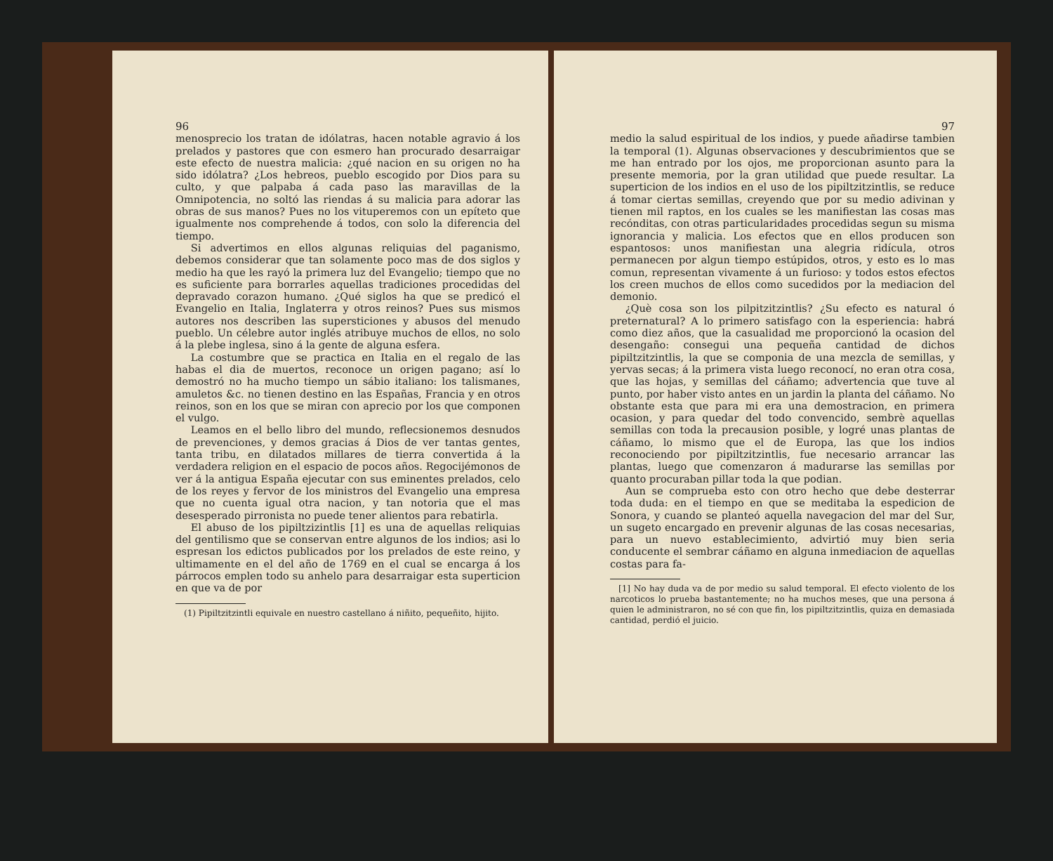96
menosprecio los tratan de idólatras, hacen notable agravio á los prelados y pastores que con esmero han procurado desarraigar este efecto de nuestra malicia: ¿qué nacion en su origen no ha sido idólatra? ¿Los hebreos, pueblo escogido por Dios para su culto, y que palpaba á cada paso las maravillas de la Omnipotencia, no soltó las riendas á su malicia para adorar las obras de sus manos? Pues no los vituperemos con un epíteto que igualmente nos comprehende á todos, con solo la diferencia del tiempo.
Si advertimos en ellos algunas reliquias del paganismo, debemos considerar que tan solamente poco mas de dos siglos y medio ha que les rayó la primera luz del Evangelio; tiempo que no es suficiente para borrarles aquellas tradiciones procedidas del depravado corazon humano. ¿Qué siglos ha que se predicó el Evangelio en Italia, Inglaterra y otros reinos? Pues sus mismos autores nos describen las supersticiones y abusos del menudo pueblo. Un célebre autor inglés atribuye muchos de ellos, no solo á la plebe inglesa, sino á la gente de alguna esfera.
La costumbre que se practica en Italia en el regalo de las habas el dia de muertos, reconoce un origen pagano; así lo demostró no ha mucho tiempo un sábio italiano: los talismanes, amuletos &c. no tienen destino en las Españas, Francia y en otros reinos, son en los que se miran con aprecio por los que componen el vulgo.
Leamos en el bello libro del mundo, reflecsionemos desnudos de prevenciones, y demos gracias á Dios de ver tantas gentes, tanta tribu, en dilatados millares de tierra convertida á la verdadera religion en el espacio de pocos años. Regocijémonos de ver á la antigua España ejecutar con sus eminentes prelados, celo de los reyes y fervor de los ministros del Evangelio una empresa que no cuenta igual otra nacion, y tan notoria que el mas desesperado pirronista no puede tener alientos para rebatirla.
El abuso de los pipiltzizintlis [1] es una de aquellas reliquias del gentilismo que se conservan entre algunos de los indios; asi lo espresan los edictos publicados por los prelados de este reino, y ultimamente en el del año de 1769 en el cual se encarga á los párrocos emplen todo su anhelo para desarraigar esta superticion en que va de por
(1) Pipiltzitzintli equivale en nuestro castellano á niñito, pequeñito, hijito.
97
medio la salud espiritual de los indios, y puede añadirse tambien la temporal (1). Algunas observaciones y descubrimientos que se me han entrado por los ojos, me proporcionan asunto para la presente memoria, por la gran utilidad que puede resultar. La superticion de los indios en el uso de los pipiltzitzintlis, se reduce á tomar ciertas semillas, creyendo que por su medio adivinan y tienen mil raptos, en los cuales se les manifiestan las cosas mas recónditas, con otras particularidades procedidas segun su misma ignorancia y malicia. Los efectos que en ellos producen son espantosos: unos manifiestan una alegria ridícula, otros permanecen por algun tiempo estúpidos, otros, y esto es lo mas comun, representan vivamente á un furioso: y todos estos efectos los creen muchos de ellos como sucedidos por la mediacion del demonio.
¿Què cosa son los pilpitzitzintlis? ¿Su efecto es natural ó preternatural? A lo primero satisfago con la esperiencia: habrá como diez años, que la casualidad me proporcionó la ocasion del desengaño: consegui una pequeña cantidad de dichos pipiltzitzintlis, la que se componia de una mezcla de semillas, y yervas secas; á la primera vista luego reconocí, no eran otra cosa, que las hojas, y semillas del cáñamo; advertencia que tuve al punto, por haber visto antes en un jardin la planta del cáñamo. No obstante esta que para mi era una demostracion, en primera ocasion, y para quedar del todo convencido, sembrè aquellas semillas con toda la precausion posible, y logré unas plantas de cáñamo, lo mismo que el de Europa, las que los indios reconociendo por pipiltzitzintlis, fue necesario arrancar las plantas, luego que comenzaron á madurarse las semillas por quanto procuraban pillar toda la que podian.
Aun se comprueba esto con otro hecho que debe desterrar toda duda: en el tiempo en que se meditaba la espedicion de Sonora, y cuando se planteó aquella navegacion del mar del Sur, un sugeto encargado en prevenir algunas de las cosas necesarias, para un nuevo establecimiento, advirtió muy bien seria conducente el sembrar cáñamo en alguna inmediacion de aquellas costas para fa-
[1] No hay duda va de por medio su salud temporal. El efecto violento de los narcoticos lo prueba bastantemente; no ha muchos meses, que una persona á quien le administraron, no sé con que fin, los pipiltzitzintlis, quiza en demasiada cantidad, perdió el juicio.